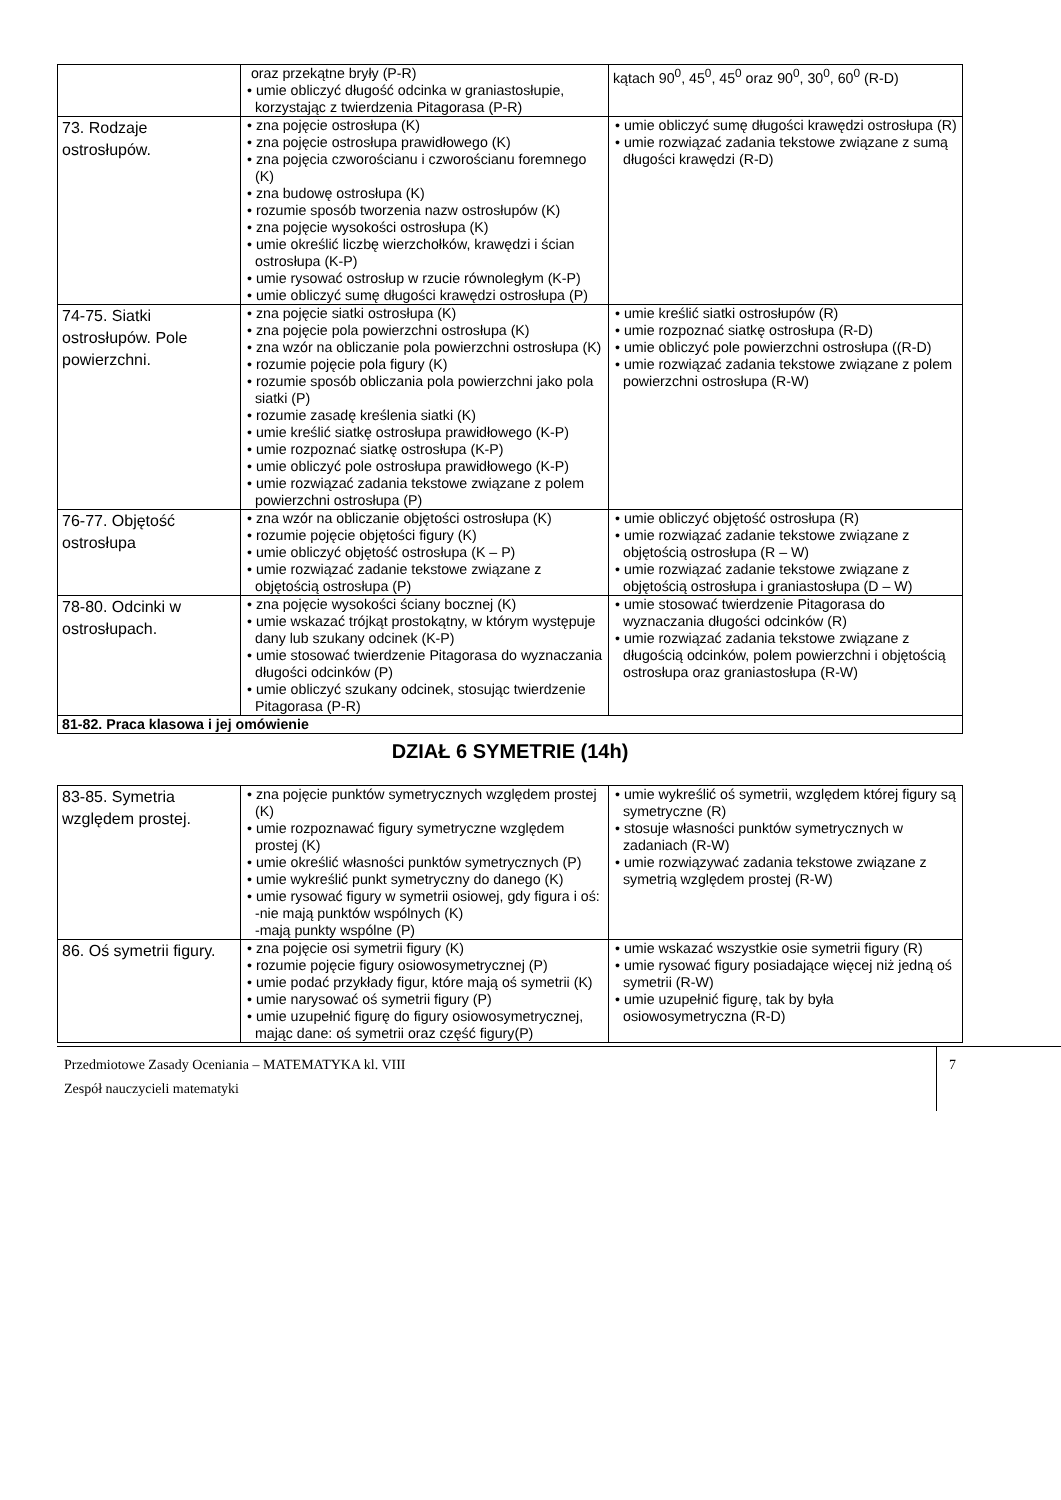| | oraz przekątne bryły (P-R) • umie obliczyć długość odcinka w graniastosłupie, korzystając z twierdzenia Pitagorasa (P-R) | kątach 90<sup>0</sup>, 45<sup>0</sup>, 45<sup>0</sup> oraz 90<sup>0</sup>, 30<sup>0</sup>, 60<sup>0</sup> (R-D) |
| 73. Rodzaje ostrosłupów. | • zna pojęcie ostrosłupa (K) • zna pojęcie ostrosłupa prawidłowego (K) • zna pojęcia czworościanu i czworościanu foremnego (K) • zna budowę ostrosłupa (K) • rozumie sposób tworzenia nazw ostrosłupów (K) • zna pojęcie wysokości ostrosłupa (K) • umie określić liczbę wierzchołków, krawędzi i ścian ostrosłupa (K-P) • umie rysować ostrosłup w rzucie równoległym (K-P) • umie obliczyć sumę długości krawędzi ostrosłupa (P) | • umie obliczyć sumę długości krawędzi ostrosłupa (R) • umie rozwiązać zadania tekstowe związane z sumą długości krawędzi (R-D) |
| 74-75. Siatki ostrosłupów. Pole powierzchni. | • zna pojęcie siatki ostrosłupa (K) • zna pojęcie pola powierzchni ostrosłupa (K) • zna wzór na obliczanie pola powierzchni ostrosłupa (K) • rozumie pojęcie pola figury (K) • rozumie sposób obliczania pola powierzchni jako pola siatki (P) • rozumie zasadę kreślenia siatki (K) • umie kreślić siatkę ostrosłupa prawidłowego (K-P) • umie rozpoznać siatkę ostrosłupa (K-P) • umie obliczyć pole ostrosłupa prawidłowego (K-P) • umie rozwiązać zadania tekstowe związane z polem powierzchni ostrosłupa (P) | • umie kreślić siatki ostrosłupów (R) • umie rozpoznać siatkę ostrosłupa (R-D) • umie obliczyć pole powierzchni ostrosłupa ((R-D) • umie rozwiązać zadania tekstowe związane z polem powierzchni ostrosłupa (R-W) |
| 76-77. Objętość ostrosłupa | • zna wzór na obliczanie objętości ostrosłupa (K) • rozumie pojęcie objętości figury (K) • umie obliczyć objętość ostrosłupa (K – P) • umie rozwiązać zadanie tekstowe związane z objętością ostrosłupa (P) | • umie obliczyć objętość ostrosłupa (R) • umie rozwiązać zadanie tekstowe związane z objętością ostrosłupa (R – W) • umie rozwiązać zadanie tekstowe związane z objętością ostrosłupa i graniastosłupa (D – W) |
| 78-80. Odcinki w ostrosłupach. | • zna pojęcie wysokości ściany bocznej (K) • umie wskazać trójkąt prostokątny, w którym występuje dany lub szukany odcinek (K-P) • umie stosować twierdzenie Pitagorasa do wyznaczania długości odcinków (P) • umie obliczyć szukany odcinek, stosując twierdzenie Pitagorasa (P-R) | • umie stosować twierdzenie Pitagorasa do wyznaczania długości odcinków (R) • umie rozwiązać zadania tekstowe związane z długością odcinków, polem powierzchni i objętością ostrosłupa oraz graniastosłupa (R-W) |
| 81-82. Praca klasowa i jej omówienie | | |
DZIAŁ 6 SYMETRIE (14h)
| 83-85. Symetria względem prostej. | • zna pojęcie punktów symetrycznych względem prostej (K) • umie rozpoznawać figury symetryczne względem prostej (K) • umie określić własności punktów symetrycznych (P) • umie wykreślić punkt symetryczny do danego (K) • umie rysować figury w symetrii osiowej, gdy figura i oś: -nie mają punktów wspólnych (K) -mają punkty wspólne (P) | • umie wykreślić oś symetrii, względem której figury są symetryczne (R) • stosuje własności punktów symetrycznych w zadaniach (R-W) • umie rozwiązywać zadania tekstowe związane z symetrią względem prostej (R-W) |
| 86. Oś symetrii figury. | • zna pojęcie osi symetrii figury (K) • rozumie pojęcie figury osiowosymetrycznej (P) • umie podać przykłady figur, które mają oś symetrii (K) • umie narysować oś symetrii figury (P) • umie uzupełnić figurę do figury osiowosymetrycznej, mając dane: oś symetrii oraz część figury(P) | • umie wskazać wszystkie osie symetrii figury (R) • umie rysować figury posiadające więcej niż jedną oś symetrii (R-W) • umie uzupełnić figurę, tak by była osiowosymetryczna (R-D) |
Przedmiotowe Zasady Oceniania – MATEMATYKA kl. VIII
Zespół nauczycieli matematyki
7